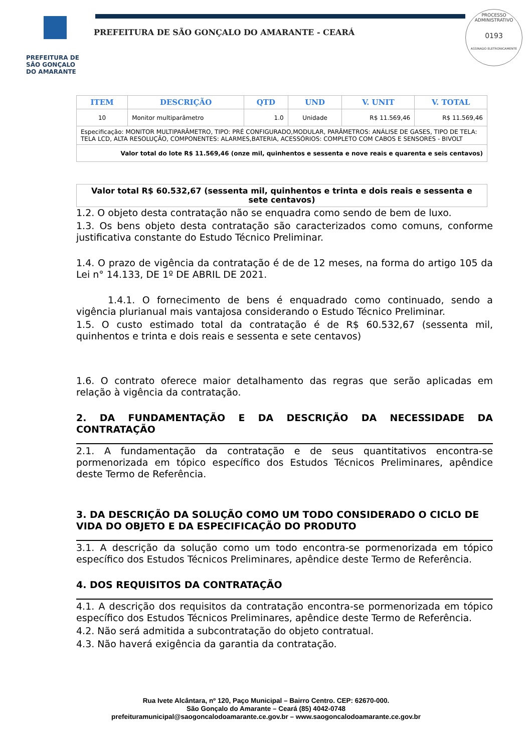PREFEITURA DE
SÃO GONÇALO
DO AMARANTE
PREFEITURA DE SÃO GONÇALO DO AMARANTE - CEARÁ
PROCESSO ADMINISTRATIVO
0193
ASSINADO ELETRONICAMENTE
| ITEM | DESCRIÇÃO | QTD | UND | V. UNIT | V. TOTAL |
| --- | --- | --- | --- | --- | --- |
| 10 | Monitor multiparâmetro | 1.0 | Unidade | R$ 11.569,46 | R$ 11.569,46 |
| Especificação: MONITOR MULTIPARÂMETRO, TIPO: PRÉ CONFIGURADO,MODULAR, PARÂMETROS: ANÁLISE DE GASES, TIPO DE TELA: TELA LCD, ALTA RESOLUÇÃO, COMPONENTES: ALARMES,BATERIA, ACESSÓRIOS: COMPLETO COM CABOS E SENSORES - BIVOLT | | | | | |
| Valor total do lote R$ 11.569,46 (onze mil, quinhentos e sessenta e nove reais e quarenta e seis centavos) | | | | | |
| Valor total R$ 60.532,67 (sessenta mil, quinhentos e trinta e dois reais e sessenta e sete centavos) |
1.2. O objeto desta contratação não se enquadra como sendo de bem de luxo.
1.3. Os bens objeto desta contratação são caracterizados como comuns, conforme justificativa constante do Estudo Técnico Preliminar.
1.4. O prazo de vigência da contratação é de de 12 meses, na forma do artigo 105 da Lei n° 14.133, DE 1º DE ABRIL DE 2021.
1.4.1. O fornecimento de bens é enquadrado como continuado, sendo a vigência plurianual mais vantajosa considerando o Estudo Técnico Preliminar.
1.5. O custo estimado total da contratação é de R$ 60.532,67 (sessenta mil, quinhentos e trinta e dois reais e sessenta e sete centavos)
1.6. O contrato oferece maior detalhamento das regras que serão aplicadas em relação à vigência da contratação.
2. DA FUNDAMENTAÇÃO E DA DESCRIÇÃO DA NECESSIDADE DA CONTRATAÇÃO
2.1. A fundamentação da contratação e de seus quantitativos encontra-se pormenorizada em tópico específico dos Estudos Técnicos Preliminares, apêndice deste Termo de Referência.
3. DA DESCRIÇÃO DA SOLUÇÃO COMO UM TODO CONSIDERADO O CICLO DE VIDA DO OBJETO E DA ESPECIFICAÇÃO DO PRODUTO
3.1. A descrição da solução como um todo encontra-se pormenorizada em tópico específico dos Estudos Técnicos Preliminares, apêndice deste Termo de Referência.
4. DOS REQUISITOS DA CONTRATAÇÃO
4.1. A descrição dos requisitos da contratação encontra-se pormenorizada em tópico específico dos Estudos Técnicos Preliminares, apêndice deste Termo de Referência.
4.2. Não será admitida a subcontratação do objeto contratual.
4.3. Não haverá exigência da garantia da contratação.
Rua Ivete Alcântara, nº 120, Paço Municipal – Bairro Centro. CEP: 62670-000.
São Gonçalo do Amarante – Ceará (85) 4042-0748
prefeituramunicipal@saogoncalodoamarante.ce.gov.br – www.saogoncalodoamarante.ce.gov.br